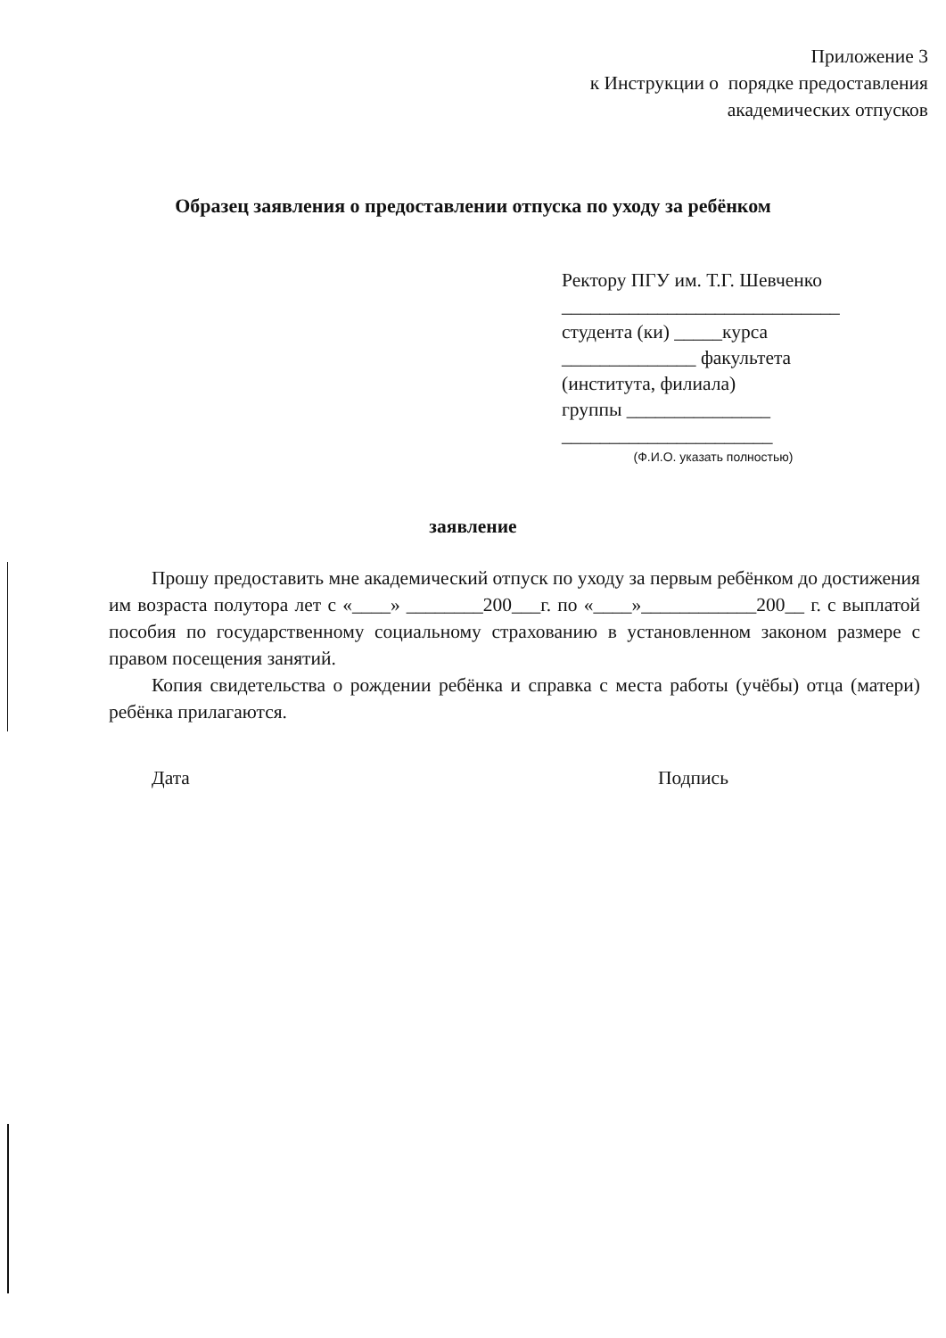Приложение 3
к Инструкции о порядке предоставления
академических отпусков
Образец заявления о предоставлении отпуска по уходу за ребёнком
Ректору ПГУ им. Т.Г. Шевченко
_____________________________
студента (ки) _____курса
______________ факультета
(института, филиала)
группы _______________
______________________
(Ф.И.О. указать полностью)
заявление
Прошу предоставить мне академический отпуск по уходу за первым ребёнком до достижения им возраста полутора лет с «____» ________200___г. по «____»____________200__ г. с выплатой пособия по государственному социальному страхованию в установленном законом размере с правом посещения занятий.
Копия свидетельства о рождении ребёнка и справка с места работы (учёбы) отца (матери) ребёнка прилагаются.
Дата Подпись